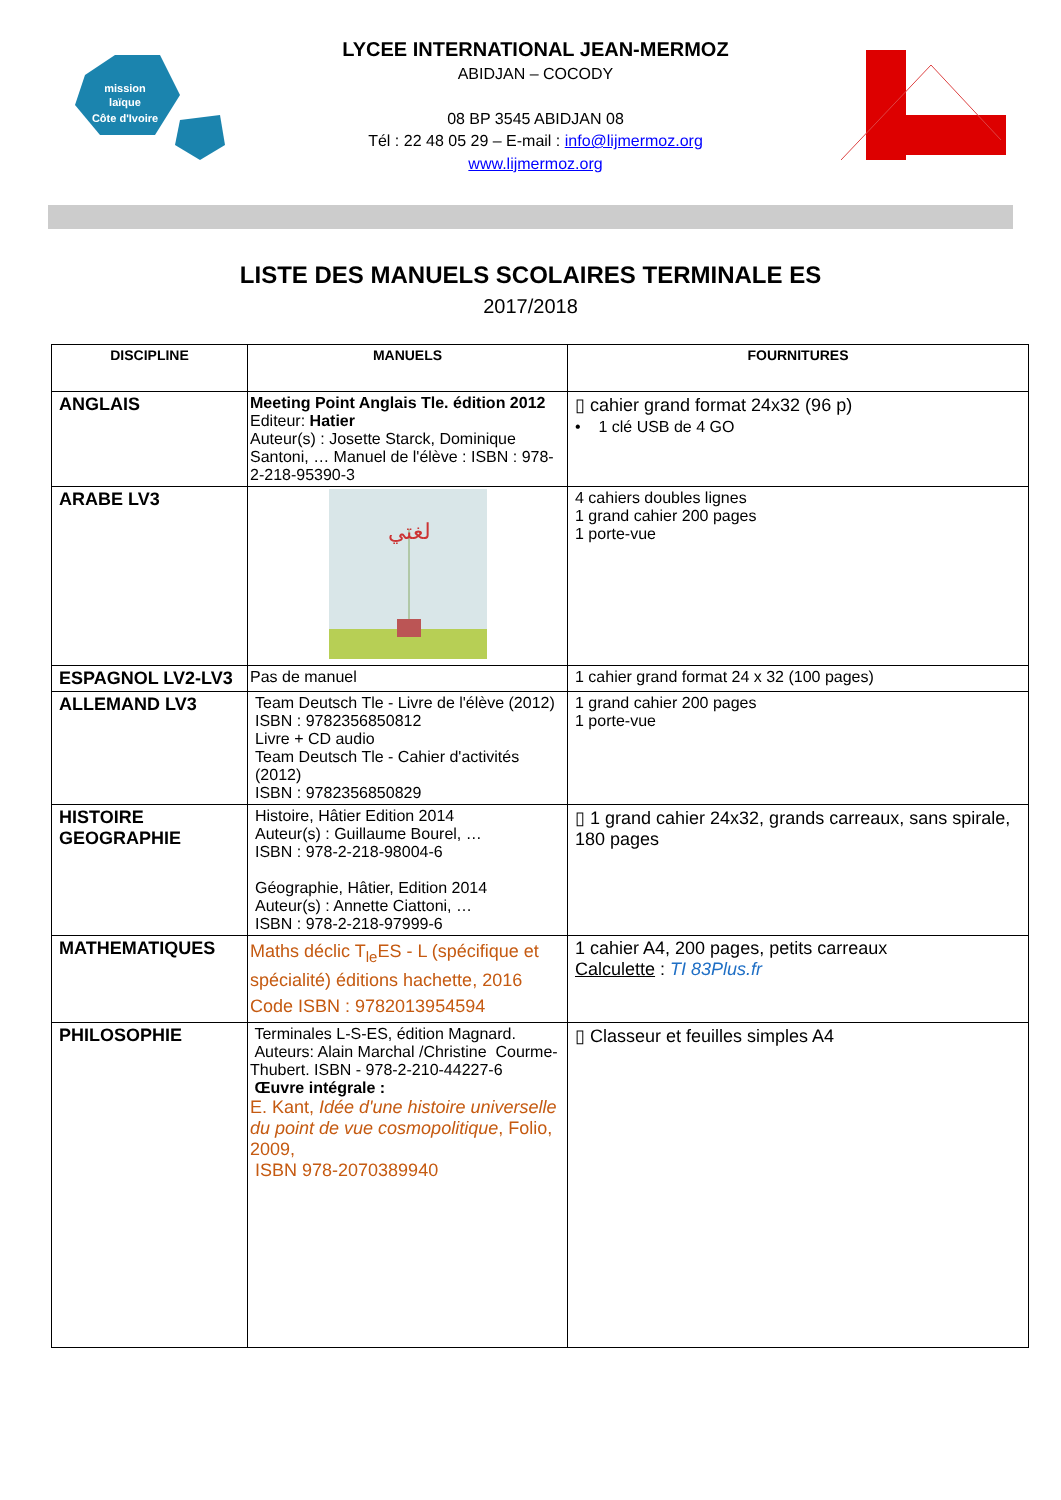mission
laïque
Côte d'Ivoire
LYCEE INTERNATIONAL JEAN-MERMOZ
ABIDJAN – COCODY
08 BP 3545 ABIDJAN 08
Tél : 22 48 05 29 – E-mail : info@lijmermoz.org
www.lijmermoz.org
LISTE DES MANUELS SCOLAIRES TERMINALE ES
2017/2018
| DISCIPLINE | MANUELS | FOURNITURES |
| --- | --- | --- |
| ANGLAIS | Meeting Point Anglais Tle. édition 2012 Editeur: Hatier Auteur(s) : Josette Starck, Dominique Santoni, … Manuel de l'élève : ISBN : 978-2-218-95390-3 | ▯ cahier grand format 24x32 (96 p) • 1 clé USB de 4 GO |
| ARABE LV3 | لغتي | 4 cahiers doubles lignes 1 grand cahier 200 pages 1 porte-vue |
| ESPAGNOL LV2-LV3 | Pas de manuel | 1 cahier grand format 24 x 32 (100 pages) |
| ALLEMAND LV3 | Team Deutsch Tle - Livre de l'élève (2012) ISBN : 9782356850812 Livre + CD audio Team Deutsch Tle - Cahier d'activités (2012) ISBN : 9782356850829 | 1 grand cahier 200 pages 1 porte-vue |
| HISTOIRE GEOGRAPHIE | Histoire, Hâtier Edition 2014 Auteur(s) : Guillaume Bourel, … ISBN : 978-2-218-98004-6 Géographie, Hâtier, Edition 2014 Auteur(s) : Annette Ciattoni, … ISBN : 978-2-218-97999-6 | ▯ 1 grand cahier 24x32, grands carreaux, sans spirale, 180 pages |
| MATHEMATIQUES | Maths déclic T<sub>le</sub>ES - L (spécifique et spécialité) éditions hachette, 2016 Code ISBN : 9782013954594 | 1 cahier A4, 200 pages, petits carreaux Calculette : TI 83Plus.fr |
| PHILOSOPHIE | Terminales L-S-ES, édition Magnard. Auteurs: Alain Marchal /Christine Courme-Thubert. ISBN - 978-2-210-44227-6 Œuvre intégrale : E. Kant, Idée d'une histoire universelle du point de vue cosmopolitique , Folio, 2009, ISBN 978-2070389940 | ▯ Classeur et feuilles simples A4 |